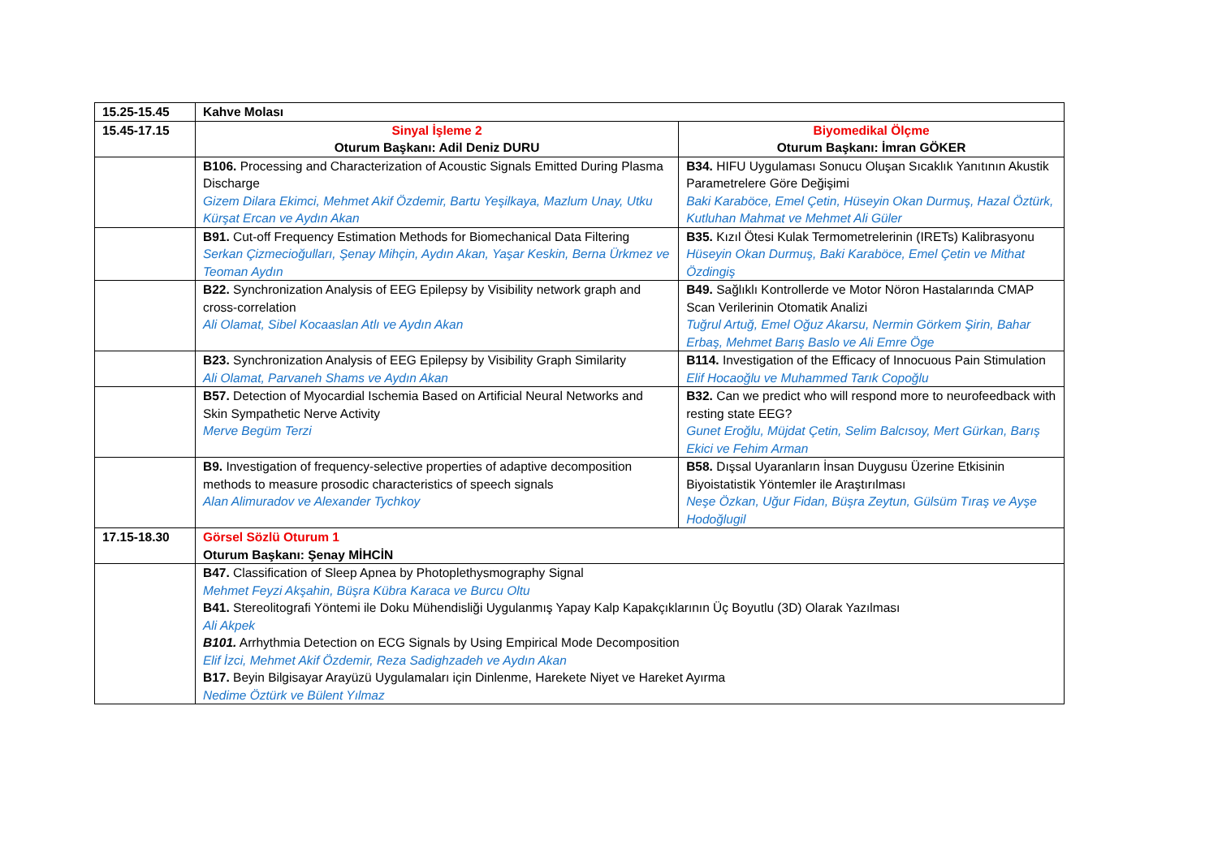| 15.25-15.45 | Kahve Molası | |
| 15.45-17.15 | Sinyal İşleme 2 Oturum Başkanı: Adil Deniz DURU | Biyomedikal Ölçme Oturum Başkanı: İmran GÖKER |
| | B106. Processing and Characterization of Acoustic Signals Emitted During Plasma Discharge Gizem Dilara Ekimci, Mehmet Akif Özdemir, Bartu Yeşilkaya, Mazlum Unay, Utku Kürşat Ercan ve Aydın Akan | B34. HIFU Uygulaması Sonucu Oluşan Sıcaklık Yanıtının Akustik Parametrelere Göre Değişimi Baki Karaböce, Emel Çetin, Hüseyin Okan Durmuş, Hazal Öztürk, Kutluhan Mahmat ve Mehmet Ali Güler |
| | B91. Cut-off Frequency Estimation Methods for Biomechanical Data Filtering Serkan Çizmecioğulları, Şenay Mihçin, Aydın Akan, Yaşar Keskin, Berna Ürkmez ve Teoman Aydın | B35. Kızıl Ötesi Kulak Termometrelerinin (IRETs) Kalibrasyonu Hüseyin Okan Durmuş, Baki Karaböce, Emel Çetin ve Mithat Özdingiş |
| | B22. Synchronization Analysis of EEG Epilepsy by Visibility network graph and cross-correlation Ali Olamat, Sibel Kocaaslan Atlı ve Aydın Akan | B49. Sağlıklı Kontrollerde ve Motor Nöron Hastalarında CMAP Scan Verilerinin Otomatik Analizi Tuğrul Artuğ, Emel Oğuz Akarsu, Nermin Görkem Şirin, Bahar Erbaş, Mehmet Barış Baslo ve Ali Emre Öge |
| | B23. Synchronization Analysis of EEG Epilepsy by Visibility Graph Similarity Ali Olamat, Parvaneh Shams ve Aydın Akan | B114. Investigation of the Efficacy of Innocuous Pain Stimulation Elif Hocaoğlu ve Muhammed Tarık Copoğlu |
| | B57. Detection of Myocardial Ischemia Based on Artificial Neural Networks and Skin Sympathetic Nerve Activity Merve Begüm Terzi | B32. Can we predict who will respond more to neurofeedback with resting state EEG? Gunet Eroğlu, Müjdat Çetin, Selim Balcısoy, Mert Gürkan, Barış Ekici ve Fehim Arman |
| | B9. Investigation of frequency-selective properties of adaptive decomposition methods to measure prosodic characteristics of speech signals Alan Alimuradov ve Alexander Tychkoy | B58. Dışsal Uyaranların İnsan Duygusu Üzerine Etkisinin Biyoistatistik Yöntemler ile Araştırılması Neşe Özkan, Uğur Fidan, Büşra Zeytun, Gülsüm Tıraş ve Ayşe Hodoğlugil |
| 17.15-18.30 | Görsel Sözlü Oturum 1 Oturum Başkanı: Şenay MİHCİN | |
| | B47. Classification of Sleep Apnea by Photoplethysmography Signal Mehmet Feyzi Akşahin, Büşra Kübra Karaca ve Burcu Oltu B41. Stereolitografi Yöntemi ile Doku Mühendisliği Uygulanmış Yapay Kalp Kapakçıklarının Üç Boyutlu (3D) Olarak Yazılması Ali Akpek B101. Arrhythmia Detection on ECG Signals by Using Empirical Mode Decomposition Elif İzci, Mehmet Akif Özdemir, Reza Sadighzadeh ve Aydın Akan B17. Beyin Bilgisayar Arayüzü Uygulamaları için Dinlenme, Harekete Niyet ve Hareket Ayırma Nedime Öztürk ve Bülent Yılmaz | |